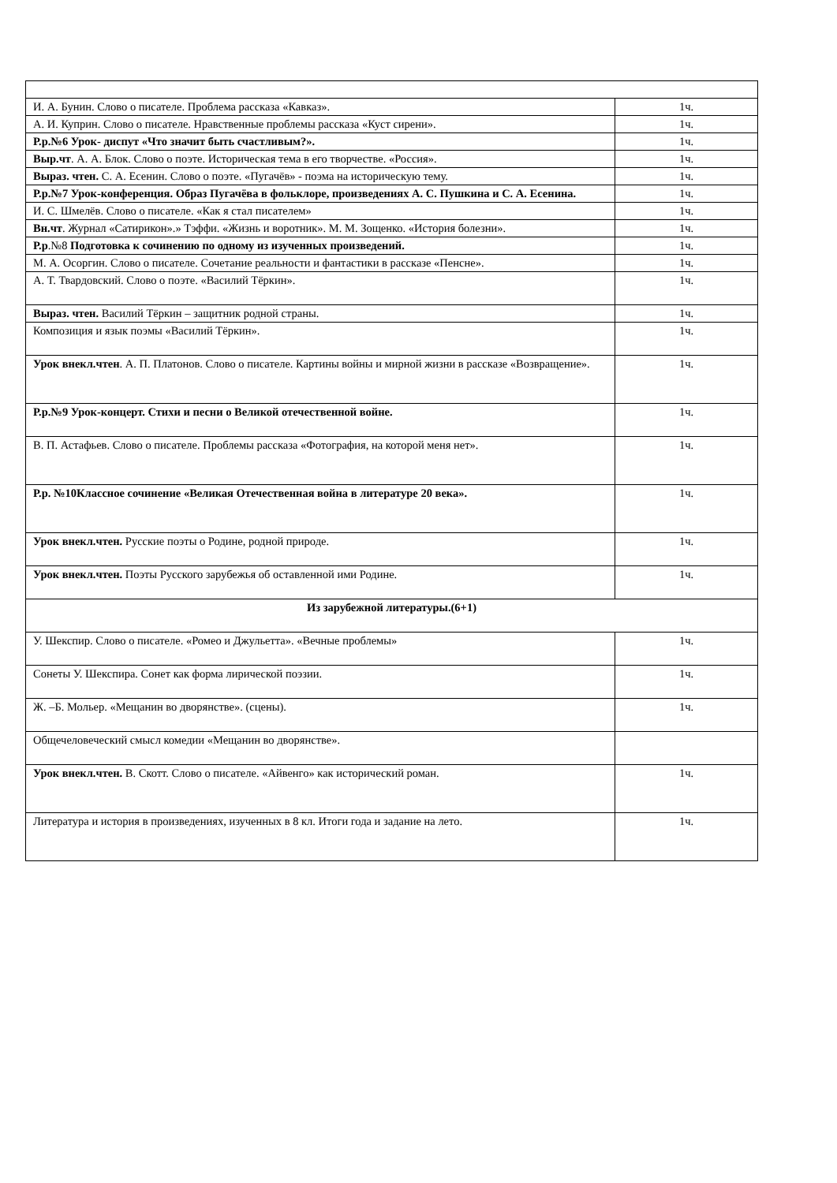| И. А. Бунин. Слово о писателе. Проблема рассказа «Кавказ». | 1ч. |
| А. И. Куприн. Слово о писателе. Нравственные проблемы рассказа «Куст сирени». | 1ч. |
| Р.р.№6 Урок- диспут «Что значит быть счастливым?». | 1ч. |
| Выр.чт . А. А. Блок. Слово о поэте. Историческая тема в его творчестве. «Россия». | 1ч. |
| Выраз. чтен. С. А. Есенин. Слово о поэте. «Пугачёв» - поэма на историческую тему. | 1ч. |
| Р.р.№7 Урок-конференция. Образ Пугачёва в фольклоре, произведениях А. С. Пушкина и С. А. Есенина. | 1ч. |
| И. С. Шмелёв. Слово о писателе. «Как я стал писателем» | 1ч. |
| Вн.чт . Журнал «Сатирикон».» Тэффи. «Жизнь и воротник». М. М. Зощенко. «История болезни». | 1ч. |
| Р.р .№8 Подготовка к сочинению по одному из изученных произведений. | 1ч. |
| М. А. Осоргин. Слово о писателе. Сочетание реальности и фантастики в рассказе «Пенсне». | 1ч. |
| А. Т. Твардовский. Слово о поэте. «Василий Тёркин». | 1ч. |
| Выраз. чтен. Василий Тёркин – защитник родной страны. | 1ч. |
| Композиция и язык поэмы «Василий Тёркин». | 1ч. |
| Урок внекл.чтен . А. П. Платонов. Слово о писателе. Картины войны и мирной жизни в рассказе «Возвращение». | 1ч. |
| Р.р.№9 Урок-концерт. Стихи и песни о Великой отечественной войне. | 1ч. |
| В. П. Астафьев. Слово о писателе. Проблемы рассказа «Фотография, на которой меня нет». | 1ч. |
| Р.р. №10Классное сочинение «Великая Отечественная война в литературе 20 века». | 1ч. |
| Урок внекл.чтен. Русские поэты о Родине, родной природе. | 1ч. |
| Урок внекл.чтен. Поэты Русского зарубежья об оставленной ими Родине. | 1ч. |
| Из зарубежной литературы.(6+1) | |
| У. Шекспир. Слово о писателе. «Ромео и Джульетта». «Вечные проблемы» | 1ч. |
| Сонеты У. Шекспира. Сонет как форма лирической поэзии. | 1ч. |
| Ж. –Б. Мольер. «Мещанин во дворянстве». (сцены). | 1ч. |
| Общечеловеческий смысл комедии «Мещанин во дворянстве». | |
| Урок внекл.чтен. В. Скотт. Слово о писателе. «Айвенго» как исторический роман. | 1ч. |
| Литература и история в произведениях, изученных в 8 кл. Итоги года и задание на лето. | 1ч. |